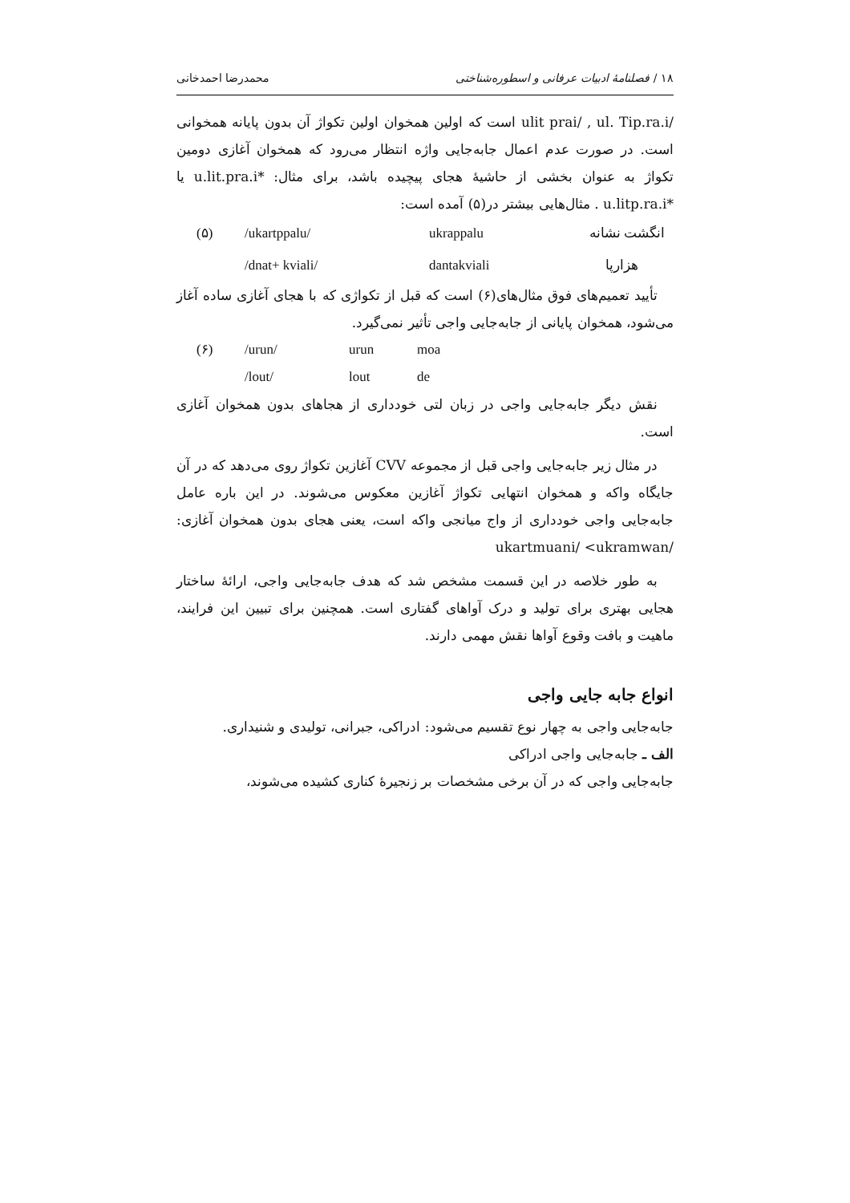۱۸ / فصلنامهٔ ادبیات عرفانی و اسطوره‌شناختی محمدرضا احمدخانی
/ulit prai/ , ul. Tip.ra.i است که اولین همخوان اولین تکواژ آن بدون پایانه همخوانی است. در صورت عدم اعمال جابه‌جایی واژه انتظار می‌رود که همخوان آغازی دومین تکواژ به عنوان بخشی از حاشیهٔ هجای پیچیده باشد، برای مثال: *u.lit.pra.i یا *u.litp.ra.i . مثال‌هایی بیشتر در(۵) آمده است:
(۵) /ukartppalu/ ukrappalu انگشت نشانه
/dnat+ kviali/ dantakviali هزارپا
تأیید تعمیم‌های فوق مثال‌های(۶) است که قبل از تکواژی که با هجای آغازی ساده آغاز می‌شود، همخوان پایانی از جابه‌جایی واجی تأثیر نمی‌گیرد.
(۶) /urun/ urun moa
/lout/ lout de
نقش دیگر جابه‌جایی واجی در زبان لتی خودداری از هجاهای بدون همخوان آغازی است.
در مثال زیر جابه‌جایی واجی قبل از مجموعه CVV آغازین تکواژ روی می‌دهد که در آن جایگاه واکه و همخوان انتهایی تکواژ آغازین معکوس می‌شوند. در این باره عامل جابه‌جایی واجی خودداری از واج میانجی واکه است، یعنی هجای بدون همخوان آغازی: /ukartmuani/ <ukramwan
به طور خلاصه در این قسمت مشخص شد که هدف جابه‌جایی واجی، ارائهٔ ساختار هجایی بهتری برای تولید و درک آواهای گفتاری است. همچنین برای تبیین این فرایند، ماهیت و بافت وقوع آواها نقش مهمی دارند.
انواع جابه جایی واجی
جابه‌جایی واجی به چهار نوع تقسیم می‌شود: ادراکی، جبرانی، تولیدی و شنیداری.
الف ـ جابه‌جایی واجی ادراکی
جابه‌جایی واجی که در آن برخی مشخصات بر زنجیرهٔ کناری کشیده می‌شوند،